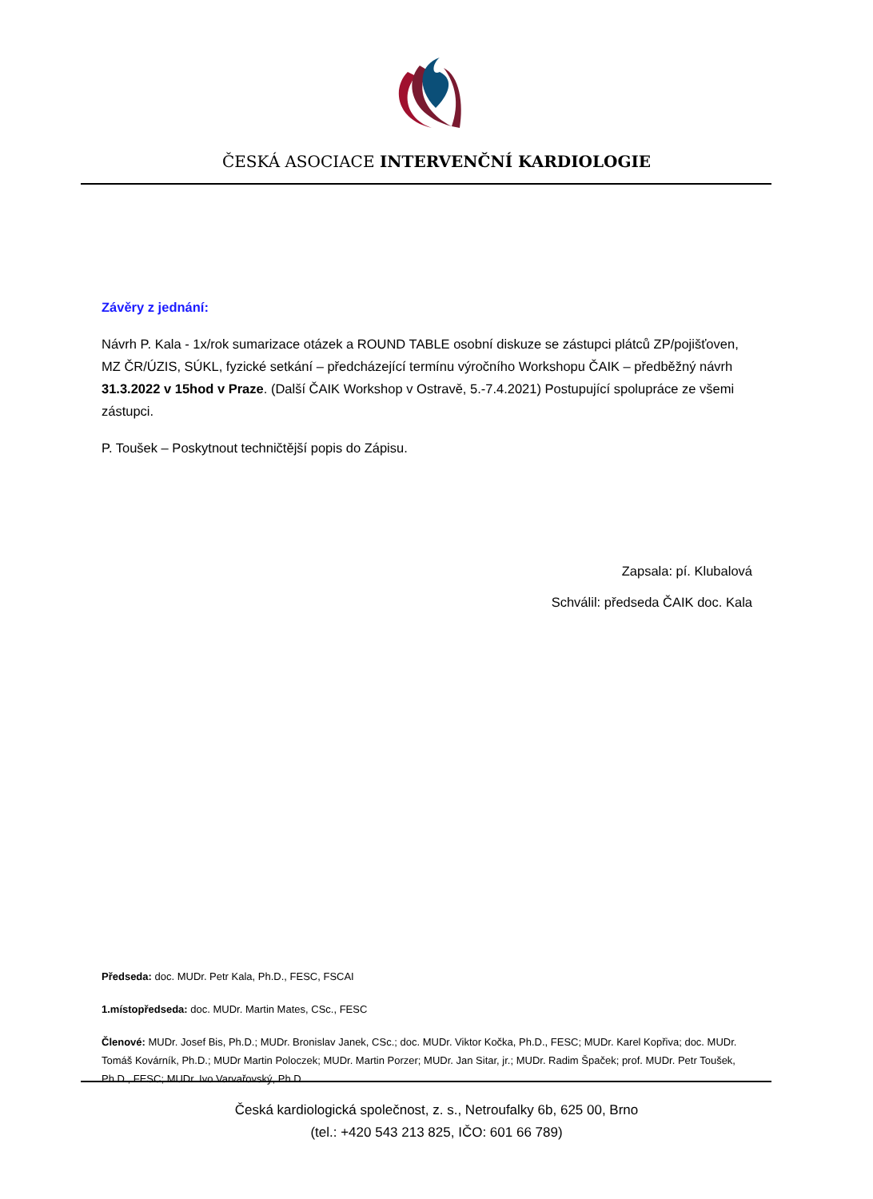ČESKÁ ASOCIACE INTERVENČNÍ KARDIOLOGIE
Závěry z jednání:
Návrh P. Kala - 1x/rok sumarizace otázek a ROUND TABLE osobní diskuze se zástupci plátců ZP/pojišťoven, MZ ČR/ÚZIS, SÚKL, fyzické setkání – předcházející termínu výročního Workshopu ČAIK – předběžný návrh 31.3.2022 v 15hod v Praze. (Další ČAIK Workshop v Ostravě, 5.-7.4.2021) Postupující spolupráce ze všemi zástupci.
P. Toušek – Poskytnout techničtější popis do Zápisu.
Zapsala: pí. Klubalová
Schválil: předseda ČAIK doc. Kala
Předseda: doc. MUDr. Petr Kala, Ph.D., FESC, FSCAI
1.místopředseda: doc. MUDr. Martin Mates, CSc., FESC
Členové: MUDr. Josef Bis, Ph.D.; MUDr. Bronislav Janek, CSc.; doc. MUDr. Viktor Kočka, Ph.D., FESC; MUDr. Karel Kopřiva; doc. MUDr. Tomáš Kovárník, Ph.D.; MUDr Martin Poloczek; MUDr. Martin Porzer; MUDr. Jan Sitar, jr.; MUDr. Radim Špaček; prof. MUDr. Petr Toušek, Ph.D., FESC; MUDr. Ivo Varvařovský, Ph.D.
Česká kardiologická společnost, z. s., Netroufalky 6b, 625 00, Brno
(tel.: +420 543 213 825, IČO: 601 66 789)